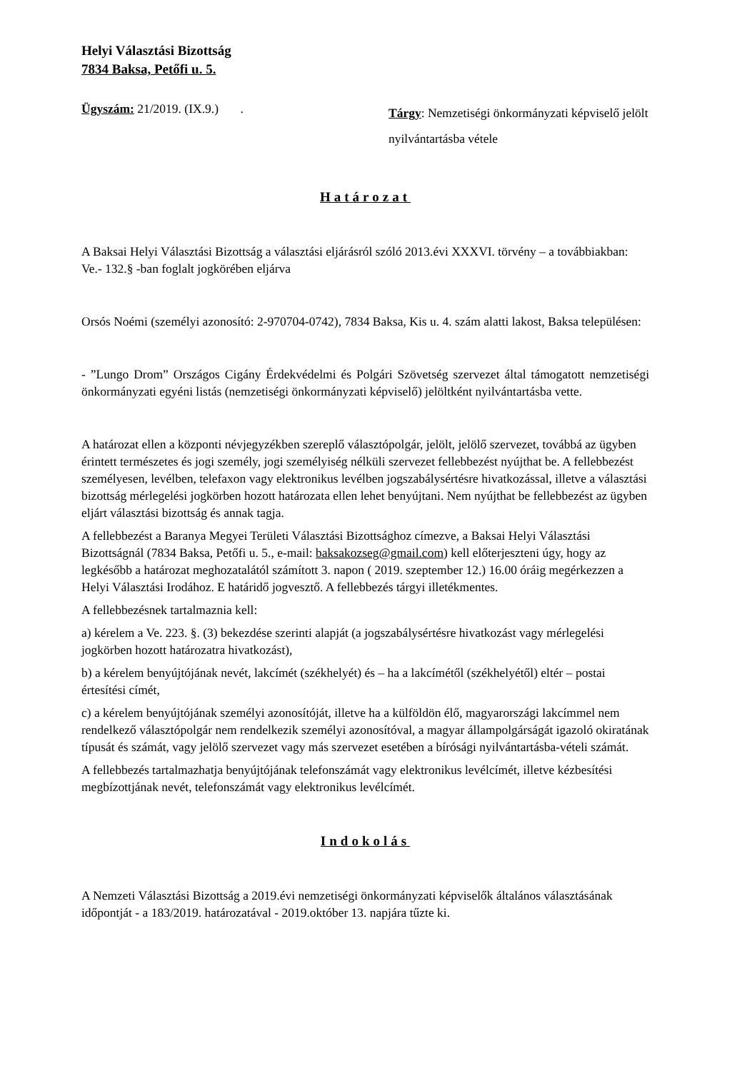Helyi Választási Bizottság
7834 Baksa, Petőfi u. 5.
Ügyszám: 21/2019. (IX.9.) .
Tárgy: Nemzetiségi önkormányzati képviselő jelölt nyilvántartásba vétele
Határozat
A Baksai Helyi Választási Bizottság a választási eljárásról szóló 2013.évi XXXVI. törvény – a továbbiakban: Ve.- 132.§ -ban foglalt jogkörében eljárva
Orsós Noémi (személyi azonosító: 2-970704-0742), 7834 Baksa, Kis u. 4. szám alatti lakost, Baksa településen:
- ”Lungo Drom” Országos Cigány Érdekvédelmi és Polgári Szövetség szervezet által támogatott nemzetiségi önkormányzati egyéni listás (nemzetiségi önkormányzati képviselő) jelöltként nyilvántartásba vette.
A határozat ellen a központi névjegyzékben szereplő választópolgár, jelölt, jelölő szervezet, továbbá az ügyben érintett természetes és jogi személy, jogi személyiség nélküli szervezet fellebbezést nyújthat be. A fellebbezést személyesen, levélben, telefaxon vagy elektronikus levélben jogszabálysértésre hivatkozással, illetve a választási bizottság mérlegelési jogkörben hozott határozata ellen lehet benyújtani. Nem nyújthat be fellebbezést az ügyben eljárt választási bizottság és annak tagja.
A fellebbezést a Baranya Megyei Területi Választási Bizottsághoz címezve, a Baksai Helyi Választási Bizottságnál (7834 Baksa, Petőfi u. 5., e-mail: baksakozseg@gmail.com) kell előterjeszteni úgy, hogy az legkésőbb a határozat meghozatalától számított 3. napon ( 2019. szeptember 12.) 16.00 óráig megérkezzen a Helyi Választási Irodához. E határidő jogvesztő. A fellebbezés tárgyi illetékmentes.
A fellebbezésnek tartalmaznia kell:
a) kérelem a Ve. 223. §. (3) bekezdése szerinti alapját (a jogszabálysértésre hivatkozást vagy mérlegelési jogkörben hozott határozatra hivatkozást),
b) a kérelem benyújtójának nevét, lakcímét (székhelyét) és – ha a lakcímétől (székhelyétől) eltér – postai értesítési címét,
c) a kérelem benyújtójának személyi azonosítóját, illetve ha a külföldön élő, magyarországi lakcímmel nem rendelkező választópolgár nem rendelkezik személyi azonosítóval, a magyar állampolgárságát igazoló okiratának típusát és számát, vagy jelölő szervezet vagy más szervezet esetében a bírósági nyilvántartásba-vételi számát.
A fellebbezés tartalmazhatja benyújtójának telefonszámát vagy elektronikus levélcímét, illetve kézbesítési megbízottjának nevét, telefonszámát vagy elektronikus levélcímét.
Indokolás
A Nemzeti Választási Bizottság a 2019.évi nemzetiségi önkormányzati képviselők általános választásának időpontját - a 183/2019. határozatával - 2019.október 13. napjára tűzte ki.